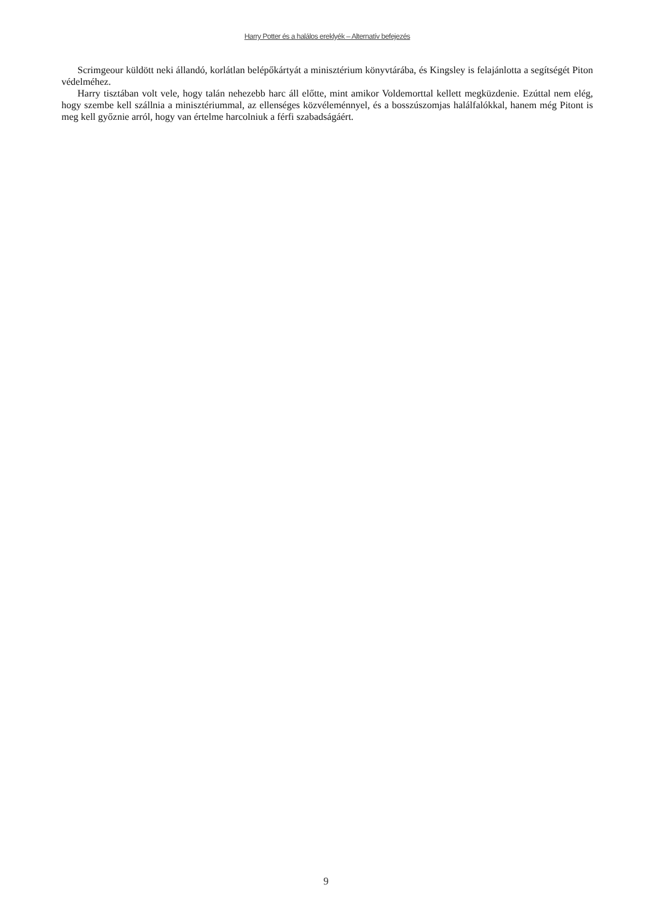Harry Potter és a halálos ereklyék – Alternatív befejezés
Scrimgeour küldött neki állandó, korlátlan belépőkártyát a minisztérium könyvtárába, és Kingsley is felajánlotta a segítségét Piton védelméhez.
Harry tisztában volt vele, hogy talán nehezebb harc áll előtte, mint amikor Voldemorttal kellett megküzdenie. Ezúttal nem elég, hogy szembe kell szállnia a minisztériummal, az ellenséges közvéleménnyel, és a bosszúszomjas halálfalókkal, hanem még Pitont is meg kell győznie arról, hogy van értelme harcolniuk a férfi szabadságáért.
9